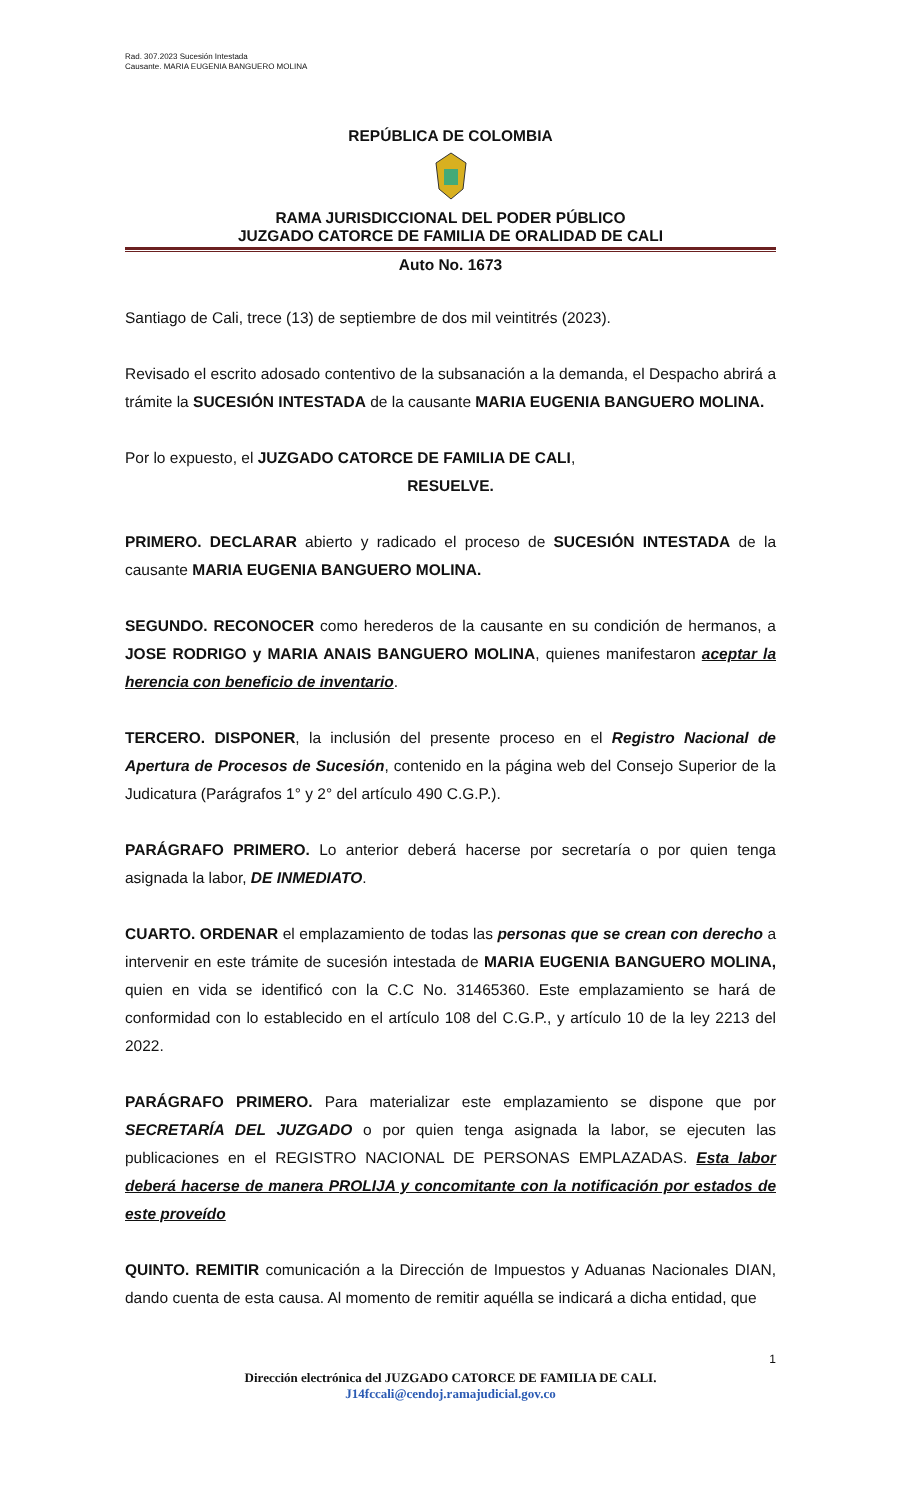Rad. 307.2023 Sucesión Intestada
Causante. MARIA EUGENIA BANGUERO MOLINA
REPÚBLICA DE COLOMBIA
RAMA JURISDICCIONAL DEL PODER PÚBLICO
JUZGADO CATORCE DE FAMILIA DE ORALIDAD DE CALI
Auto No. 1673
Santiago de Cali, trece (13) de septiembre de dos mil veintitrés (2023).
Revisado el escrito adosado contentivo de la subsanación a la demanda, el Despacho abrirá a trámite la SUCESIÓN INTESTADA de la causante MARIA EUGENIA BANGUERO MOLINA.
Por lo expuesto, el JUZGADO CATORCE DE FAMILIA DE CALI,
RESUELVE.
PRIMERO. DECLARAR abierto y radicado el proceso de SUCESIÓN INTESTADA de la causante MARIA EUGENIA BANGUERO MOLINA.
SEGUNDO. RECONOCER como herederos de la causante en su condición de hermanos, a JOSE RODRIGO y MARIA ANAIS BANGUERO MOLINA, quienes manifestaron aceptar la herencia con beneficio de inventario.
TERCERO. DISPONER, la inclusión del presente proceso en el Registro Nacional de Apertura de Procesos de Sucesión, contenido en la página web del Consejo Superior de la Judicatura (Parágrafos 1° y 2° del artículo 490 C.G.P.).
PARÁGRAFO PRIMERO. Lo anterior deberá hacerse por secretaría o por quien tenga asignada la labor, DE INMEDIATO.
CUARTO. ORDENAR el emplazamiento de todas las personas que se crean con derecho a intervenir en este trámite de sucesión intestada de MARIA EUGENIA BANGUERO MOLINA, quien en vida se identificó con la C.C No. 31465360. Este emplazamiento se hará de conformidad con lo establecido en el artículo 108 del C.G.P., y artículo 10 de la ley 2213 del 2022.
PARÁGRAFO PRIMERO. Para materializar este emplazamiento se dispone que por SECRETARÍA DEL JUZGADO o por quien tenga asignada la labor, se ejecuten las publicaciones en el REGISTRO NACIONAL DE PERSONAS EMPLAZADAS. Esta labor deberá hacerse de manera PROLIJA y concomitante con la notificación por estados de este proveído
QUINTO. REMITIR comunicación a la Dirección de Impuestos y Aduanas Nacionales DIAN, dando cuenta de esta causa. Al momento de remitir aquélla se indicará a dicha entidad, que
1
Dirección electrónica del JUZGADO CATORCE DE FAMILIA DE CALI.
J14fccali@cendoj.ramajudicial.gov.co